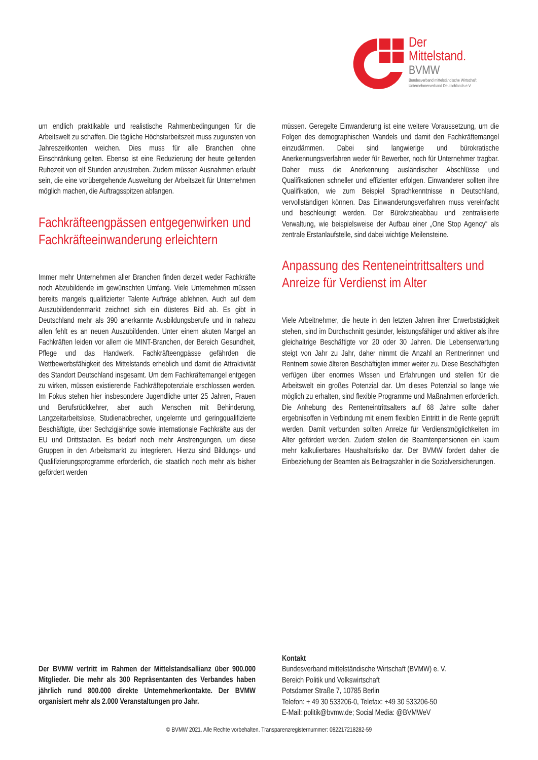Der
Mittelstand.
BVMW
Bundesverband mittelständische Wirtschaft
Unternehmerverband Deutschlands e.V.
um endlich praktikable und realistische Rahmenbedingungen für die Arbeitswelt zu schaffen. Die tägliche Höchstarbeitszeit muss zugunsten von Jahreszeitkonten weichen. Dies muss für alle Branchen ohne Einschränkung gelten. Ebenso ist eine Reduzierung der heute geltenden Ruhezeit von elf Stunden anzustreben. Zudem müssen Ausnahmen erlaubt sein, die eine vorübergehende Ausweitung der Arbeitszeit für Unternehmen möglich machen, die Auftragsspitzen abfangen.
Fachkräfteengpässen entgegen­wirken und Fachkräfteeinwande­rung erleichtern
Immer mehr Unternehmen aller Branchen finden derzeit weder Fachkräfte noch Abzubildende im gewünschten Umfang. Viele Unternehmen müssen bereits mangels qualifizierter Talente Aufträge ablehnen. Auch auf dem Auszubildendenmarkt zeichnet sich ein düsteres Bild ab. Es gibt in Deutschland mehr als 390 anerkannte Ausbildungsberufe und in nahezu allen fehlt es an neuen Auszubildenden. Unter einem akuten Mangel an Fachkräften leiden vor allem die MINT-Branchen, der Bereich Gesundheit, Pflege und das Handwerk. Fachkräfteengpässe gefährden die Wettbewerbsfähigkeit des Mittelstands erheblich und damit die Attraktivität des Standort Deutschland insgesamt. Um dem Fachkräftemangel entgegen zu wirken, müssen existierende Fachkräftepotenziale erschlossen werden. Im Fokus stehen hier insbesondere Jugendliche unter 25 Jahren, Frauen und Berufsrückkehrer, aber auch Menschen mit Behinderung, Langzeitarbeitslose, Studienabbrecher, ungelernte und geringqualifizierte Beschäftigte, über Sechzigjährige sowie internationale Fachkräfte aus der EU und Drittstaaten. Es bedarf noch mehr Anstrengungen, um diese Gruppen in den Arbeitsmarkt zu integrieren. Hierzu sind Bildungs- und Qualifizierungsprogramme erforderlich, die staatlich noch mehr als bisher gefördert werden
müssen. Geregelte Einwanderung ist eine weitere Voraussetzung, um die Folgen des demographischen Wandels und damit den Fachkräftemangel einzudämmen. Dabei sind langwierige und bürokratische Anerkennungsverfahren weder für Bewerber, noch für Unternehmer tragbar. Daher muss die Anerkennung ausländischer Abschlüsse und Qualifikationen schneller und effizienter erfolgen. Einwanderer sollten ihre Qualifikation, wie zum Beispiel Sprachkenntnisse in Deutschland, vervollständigen können. Das Einwanderungsverfahren muss vereinfacht und beschleunigt werden. Der Bürokratieabbau und zentralisierte Verwaltung, wie beispielsweise der Aufbau einer „One Stop Agency“ als zentrale Erstanlaufstelle, sind dabei wichtige Meilensteine.
Anpassung des Renteneintrittsal­ters und Anreize für Verdienst im Alter
Viele Arbeitnehmer, die heute in den letzten Jahren ihrer Erwerbstätigkeit stehen, sind im Durchschnitt gesünder, leistungsfähiger und aktiver als ihre gleichaltrige Beschäftigte vor 20 oder 30 Jahren. Die Lebenserwartung steigt von Jahr zu Jahr, daher nimmt die Anzahl an Rentnerinnen und Rentnern sowie älteren Beschäftigten immer weiter zu. Diese Beschäftigten verfügen über enormes Wissen und Erfahrungen und stellen für die Arbeitswelt ein großes Potenzial dar. Um dieses Potenzial so lange wie möglich zu erhalten, sind flexible Programme und Maßnahmen erforderlich. Die Anhebung des Renteneintrittsalters auf 68 Jahre sollte daher ergebnisoffen in Verbindung mit einem flexiblen Eintritt in die Rente geprüft werden. Damit verbunden sollten Anreize für Verdienstmöglichkeiten im Alter gefördert werden. Zudem stellen die Beamtenpensionen ein kaum mehr kalkulierbares Haushaltsrisiko dar. Der BVMW fordert daher die Einbeziehung der Beamten als Beitragszahler in die Sozialversicherungen.
Der BVMW vertritt im Rahmen der Mittelstandsallianz über 900.000 Mitglieder. Die mehr als 300 Repräsentanten des Verbandes haben jährlich rund 800.000 direkte Unternehmerkontakte. Der BVMW organisiert mehr als 2.000 Veranstaltungen pro Jahr.
Kontakt
Bundesverband mittelständische Wirtschaft (BVMW) e. V.
Bereich Politik und Volkswirtschaft
Potsdamer Straße 7, 10785 Berlin
Telefon: + 49 30 533206-0, Telefax: +49 30 533206-50
E-Mail: politik@bvmw.de; Social Media: @BVMWeV
© BVMW 2021. Alle Rechte vorbehalten. Transparenzregisternummer: 082217218282-59